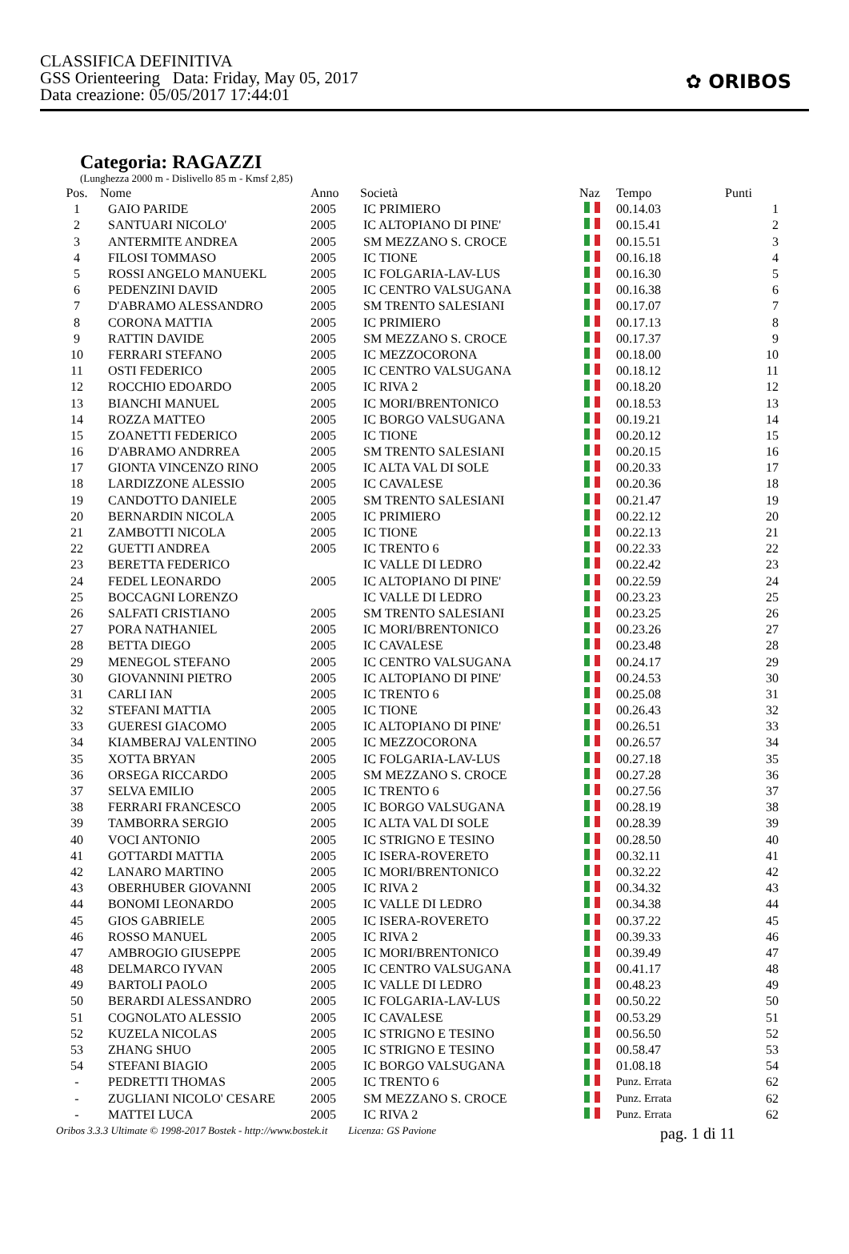CLASSIFICA DEFINITIVA
GSS Orienteering Data: Friday, May 05, 2017
Data creazione: 05/05/2017 17:44:01
✿ ORIBOS
Categoria: RAGAZZI
(Lunghezza 2000 m - Dislivello 85 m - Kmsf 2,85)
| Pos. | Nome | Anno | Società | Naz | Tempo | Punti |
| --- | --- | --- | --- | --- | --- | --- |
| 1 | GAIO PARIDE | 2005 | IC PRIMIERO | | 00.14.03 | 1 |
| 2 | SANTUARI NICOLO' | 2005 | IC ALTOPIANO DI PINE' | | 00.15.41 | 2 |
| 3 | ANTERMITE ANDREA | 2005 | SM MEZZANO S. CROCE | | 00.15.51 | 3 |
| 4 | FILOSI TOMMASO | 2005 | IC TIONE | | 00.16.18 | 4 |
| 5 | ROSSI ANGELO MANUEKL | 2005 | IC FOLGARIA-LAV-LUS | | 00.16.30 | 5 |
| 6 | PEDENZINI DAVID | 2005 | IC CENTRO VALSUGANA | | 00.16.38 | 6 |
| 7 | D'ABRAMO ALESSANDRO | 2005 | SM TRENTO SALESIANI | | 00.17.07 | 7 |
| 8 | CORONA MATTIA | 2005 | IC PRIMIERO | | 00.17.13 | 8 |
| 9 | RATTIN DAVIDE | 2005 | SM MEZZANO S. CROCE | | 00.17.37 | 9 |
| 10 | FERRARI STEFANO | 2005 | IC MEZZOCORONA | | 00.18.00 | 10 |
| 11 | OSTI FEDERICO | 2005 | IC CENTRO VALSUGANA | | 00.18.12 | 11 |
| 12 | ROCCHIO EDOARDO | 2005 | IC RIVA 2 | | 00.18.20 | 12 |
| 13 | BIANCHI MANUEL | 2005 | IC MORI/BRENTONICO | | 00.18.53 | 13 |
| 14 | ROZZA MATTEO | 2005 | IC BORGO VALSUGANA | | 00.19.21 | 14 |
| 15 | ZOANETTI FEDERICO | 2005 | IC TIONE | | 00.20.12 | 15 |
| 16 | D'ABRAMO ANDRREA | 2005 | SM TRENTO SALESIANI | | 00.20.15 | 16 |
| 17 | GIONTA VINCENZO RINO | 2005 | IC ALTA VAL DI SOLE | | 00.20.33 | 17 |
| 18 | LARDIZZONE ALESSIO | 2005 | IC CAVALESE | | 00.20.36 | 18 |
| 19 | CANDOTTO DANIELE | 2005 | SM TRENTO SALESIANI | | 00.21.47 | 19 |
| 20 | BERNARDIN NICOLA | 2005 | IC PRIMIERO | | 00.22.12 | 20 |
| 21 | ZAMBOTTI NICOLA | 2005 | IC TIONE | | 00.22.13 | 21 |
| 22 | GUETTI ANDREA | 2005 | IC TRENTO 6 | | 00.22.33 | 22 |
| 23 | BERETTA FEDERICO | | IC VALLE DI LEDRO | | 00.22.42 | 23 |
| 24 | FEDEL LEONARDO | 2005 | IC ALTOPIANO DI PINE' | | 00.22.59 | 24 |
| 25 | BOCCAGNI LORENZO | | IC VALLE DI LEDRO | | 00.23.23 | 25 |
| 26 | SALFATI CRISTIANO | 2005 | SM TRENTO SALESIANI | | 00.23.25 | 26 |
| 27 | PORA NATHANIEL | 2005 | IC MORI/BRENTONICO | | 00.23.26 | 27 |
| 28 | BETTA DIEGO | 2005 | IC CAVALESE | | 00.23.48 | 28 |
| 29 | MENEGOL STEFANO | 2005 | IC CENTRO VALSUGANA | | 00.24.17 | 29 |
| 30 | GIOVANNINI PIETRO | 2005 | IC ALTOPIANO DI PINE' | | 00.24.53 | 30 |
| 31 | CARLI IAN | 2005 | IC TRENTO 6 | | 00.25.08 | 31 |
| 32 | STEFANI MATTIA | 2005 | IC TIONE | | 00.26.43 | 32 |
| 33 | GUERESI GIACOMO | 2005 | IC ALTOPIANO DI PINE' | | 00.26.51 | 33 |
| 34 | KIAMBERAJ VALENTINO | 2005 | IC MEZZOCORONA | | 00.26.57 | 34 |
| 35 | XOTTA BRYAN | 2005 | IC FOLGARIA-LAV-LUS | | 00.27.18 | 35 |
| 36 | ORSEGA RICCARDO | 2005 | SM MEZZANO S. CROCE | | 00.27.28 | 36 |
| 37 | SELVA EMILIO | 2005 | IC TRENTO 6 | | 00.27.56 | 37 |
| 38 | FERRARI FRANCESCO | 2005 | IC BORGO VALSUGANA | | 00.28.19 | 38 |
| 39 | TAMBORRA SERGIO | 2005 | IC ALTA VAL DI SOLE | | 00.28.39 | 39 |
| 40 | VOCI ANTONIO | 2005 | IC STRIGNO E TESINO | | 00.28.50 | 40 |
| 41 | GOTTARDI MATTIA | 2005 | IC ISERA-ROVERETO | | 00.32.11 | 41 |
| 42 | LANARO MARTINO | 2005 | IC MORI/BRENTONICO | | 00.32.22 | 42 |
| 43 | OBERHUBER GIOVANNI | 2005 | IC RIVA 2 | | 00.34.32 | 43 |
| 44 | BONOMI LEONARDO | 2005 | IC VALLE DI LEDRO | | 00.34.38 | 44 |
| 45 | GIOS GABRIELE | 2005 | IC ISERA-ROVERETO | | 00.37.22 | 45 |
| 46 | ROSSO MANUEL | 2005 | IC RIVA 2 | | 00.39.33 | 46 |
| 47 | AMBROGIO GIUSEPPE | 2005 | IC MORI/BRENTONICO | | 00.39.49 | 47 |
| 48 | DELMARCO IYVAN | 2005 | IC CENTRO VALSUGANA | | 00.41.17 | 48 |
| 49 | BARTOLI PAOLO | 2005 | IC VALLE DI LEDRO | | 00.48.23 | 49 |
| 50 | BERARDI ALESSANDRO | 2005 | IC FOLGARIA-LAV-LUS | | 00.50.22 | 50 |
| 51 | COGNOLATO ALESSIO | 2005 | IC CAVALESE | | 00.53.29 | 51 |
| 52 | KUZELA NICOLAS | 2005 | IC STRIGNO E TESINO | | 00.56.50 | 52 |
| 53 | ZHANG SHUO | 2005 | IC STRIGNO E TESINO | | 00.58.47 | 53 |
| 54 | STEFANI BIAGIO | 2005 | IC BORGO VALSUGANA | | 01.08.18 | 54 |
| - | PEDRETTI THOMAS | 2005 | IC TRENTO 6 | | Punz. Errata | 62 |
| - | ZUGLIANI NICOLO' CESARE | 2005 | SM MEZZANO S. CROCE | | Punz. Errata | 62 |
| - | MATTEI LUCA | 2005 | IC RIVA 2 | | Punz. Errata | 62 |
Oribos 3.3.3 Ultimate © 1998-2017 Bostek - http://www.bostek.it Licenza: GS Pavione pag. 1 di 11